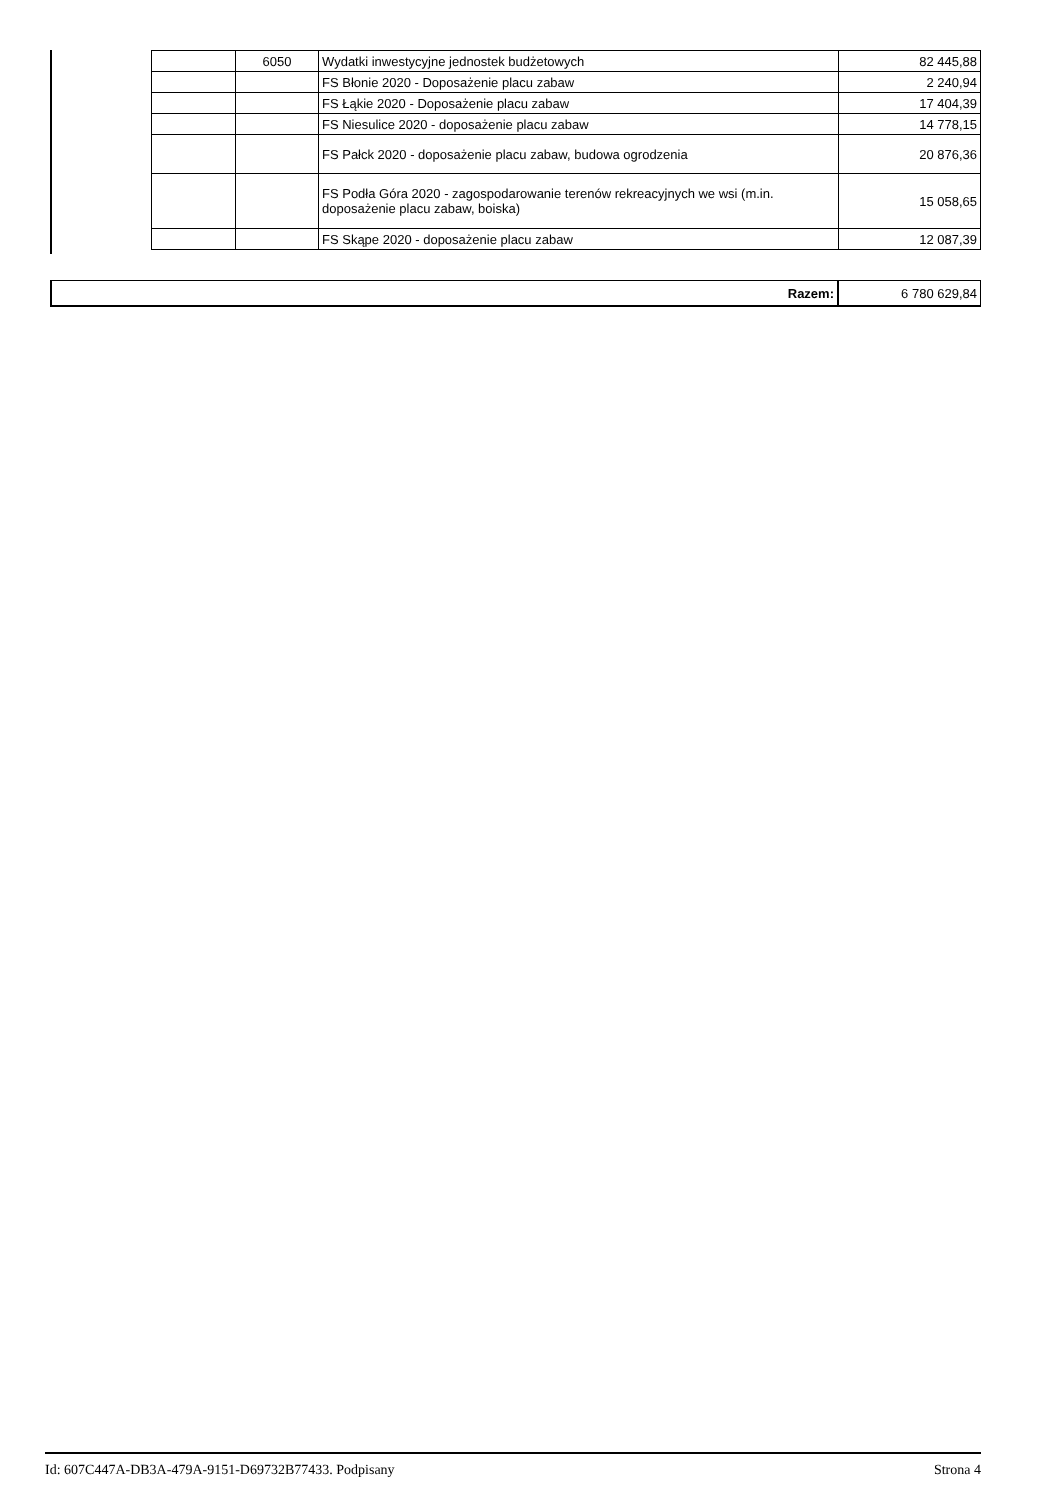| | 6050 | Wydatki inwestycyjne jednostek budżetowych | 82 445,88 |
| | | FS Błonie 2020 - Doposażenie placu zabaw | 2 240,94 |
| | | FS Łąkie 2020 - Doposażenie placu zabaw | 17 404,39 |
| | | FS Niesulice 2020 - doposażenie placu zabaw | 14 778,15 |
| | | FS Pałck 2020 - doposażenie placu zabaw, budowa ogrodzenia | 20 876,36 |
| | | FS Podła Góra 2020 - zagospodarowanie terenów rekreacyjnych we wsi (m.in. doposażenie placu zabaw, boiska) | 15 058,65 |
| | | FS Skąpe 2020 - doposażenie placu zabaw | 12 087,39 |
| Razem: | 6 780 629,84 |
Id: 607C447A-DB3A-479A-9151-D69732B77433. Podpisany Strona 4